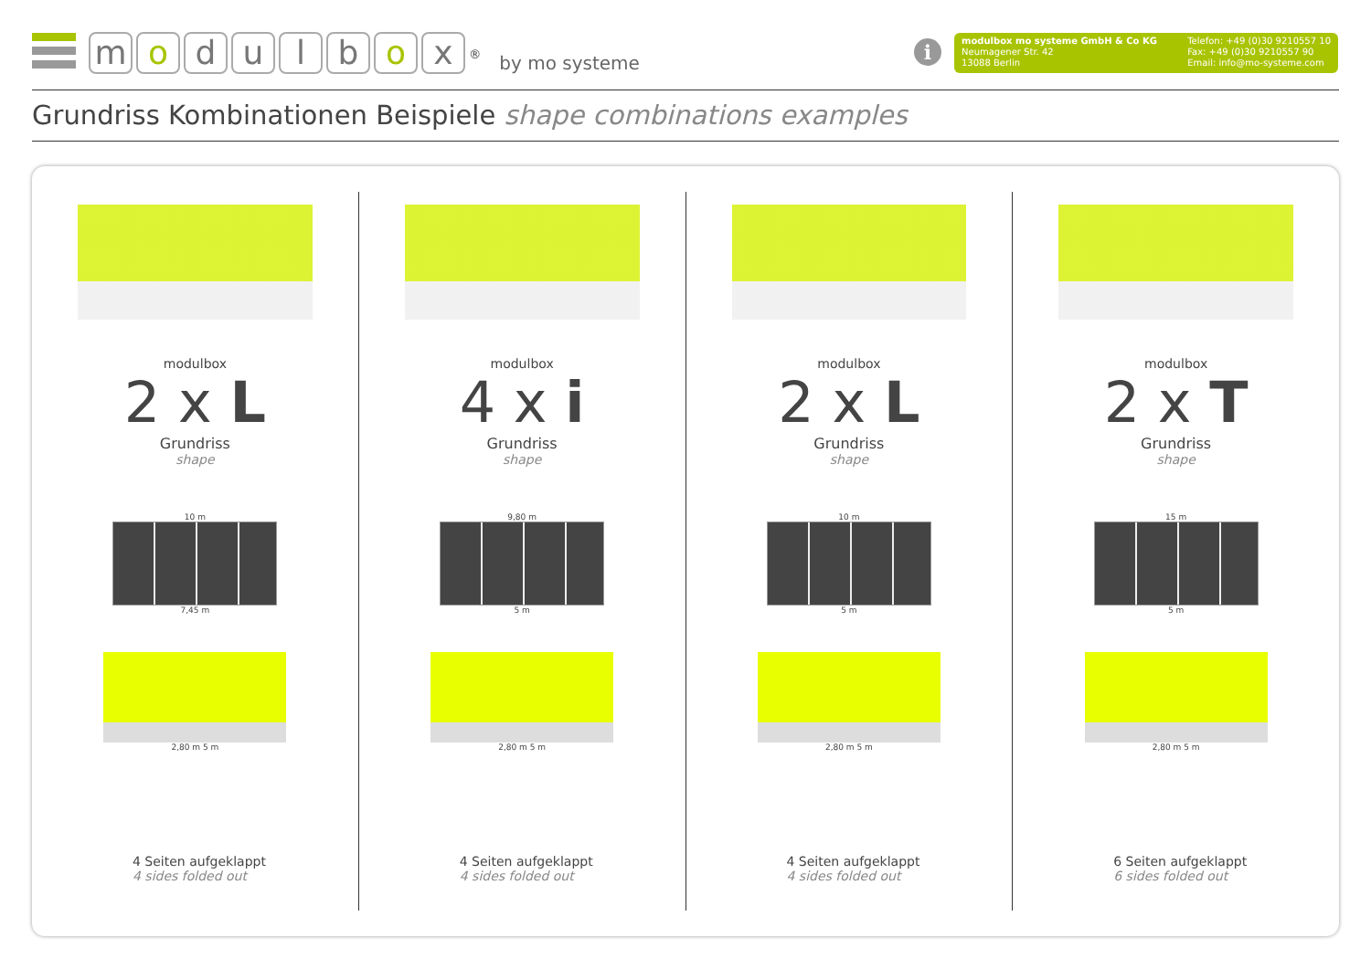mo dulb o x<sup>®</sup>
by mo systeme
i
modulbox mo systeme GmbH & Co KG
Neumagener Str. 42
13088 Berlin
Telefon: +49 (0)30 9210557 10
Fax: +49 (0)30 9210557 90
Email: info@mo-systeme.com
Grundriss Kombinationen Beispiele shape combinations examples
modulbox
2 x L
Grundriss
shape
10 m
7,45 m
2,80 m 5 m
4 Seiten aufgeklappt
4 sides folded out
modulbox
4 x i
Grundriss
shape
9,80 m
5 m
2,80 m 5 m
4 Seiten aufgeklappt
4 sides folded out
modulbox
2 x L
Grundriss
shape
10 m
5 m
2,80 m 5 m
4 Seiten aufgeklappt
4 sides folded out
modulbox
2 x T
Grundriss
shape
15 m
5 m
2,80 m 5 m
6 Seiten aufgeklappt
6 sides folded out